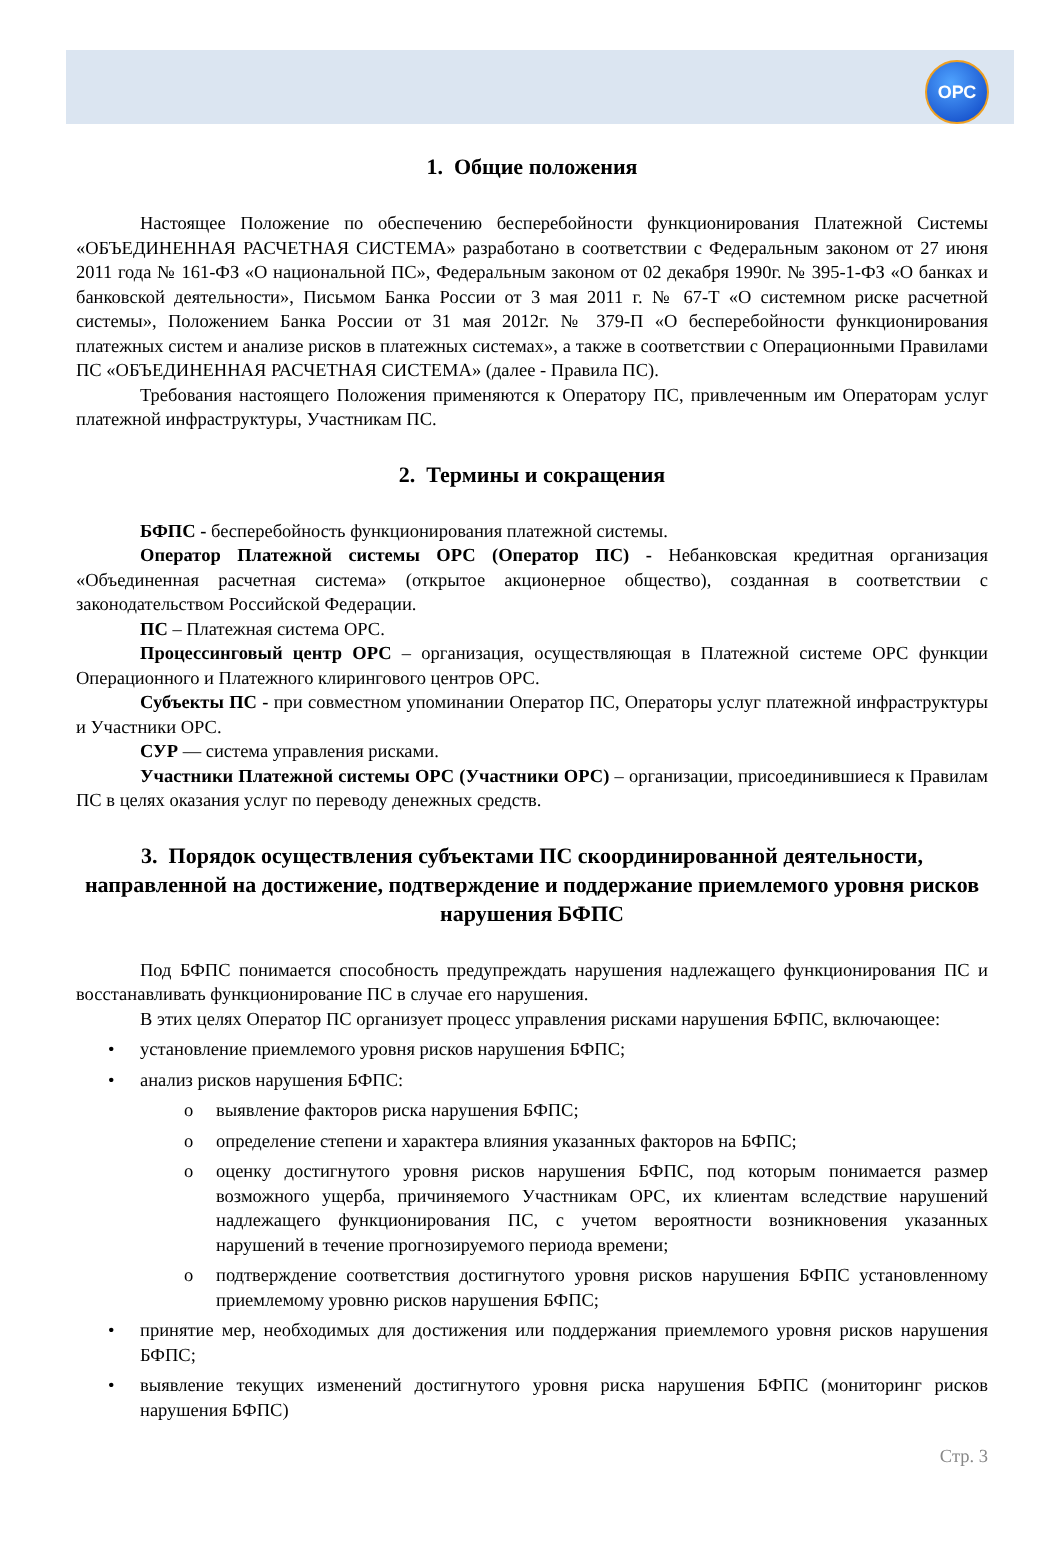ОРС
1. Общие положения
Настоящее Положение по обеспечению бесперебойности функционирования Платежной Системы «ОБЪЕДИНЕННАЯ РАСЧЕТНАЯ СИСТЕМА» разработано в соответствии с Федеральным законом от 27 июня 2011 года № 161-ФЗ «О национальной ПС», Федеральным законом от 02 декабря 1990г. № 395-1-ФЗ «О банках и банковской деятельности», Письмом Банка России от 3 мая 2011 г. № 67-Т «О системном риске расчетной системы», Положением Банка России от 31 мая 2012г. № 379-П «О бесперебойности функционирования платежных систем и анализе рисков в платежных системах», а также в соответствии с Операционными Правилами ПС «ОБЪЕДИНЕННАЯ РАСЧЕТНАЯ СИСТЕМА» (далее - Правила ПС).
Требования настоящего Положения применяются к Оператору ПС, привлеченным им Операторам услуг платежной инфраструктуры, Участникам ПС.
2. Термины и сокращения
БФПС - бесперебойность функционирования платежной системы.
Оператор Платежной системы ОРС (Оператор ПС) - Небанковская кредитная организация «Объединенная расчетная система» (открытое акционерное общество), созданная в соответствии с законодательством Российской Федерации.
ПС – Платежная система ОРС.
Процессинговый центр ОРС – организация, осуществляющая в Платежной системе ОРС функции Операционного и Платежного клирингового центров ОРС.
Субъекты ПС - при совместном упоминании Оператор ПС, Операторы услуг платежной инфраструктуры и Участники ОРС.
СУР — система управления рисками.
Участники Платежной системы ОРС (Участники ОРС) – организации, присоединившиеся к Правилам ПС в целях оказания услуг по переводу денежных средств.
3. Порядок осуществления субъектами ПС скоординированной деятельности, направленной на достижение, подтверждение и поддержание приемлемого уровня рисков нарушения БФПС
Под БФПС понимается способность предупреждать нарушения надлежащего функционирования ПС и восстанавливать функционирование ПС в случае его нарушения.
В этих целях Оператор ПС организует процесс управления рисками нарушения БФПС, включающее:
• установление приемлемого уровня рисков нарушения БФПС;
• анализ рисков нарушения БФПС:
o выявление факторов риска нарушения БФПС;
o определение степени и характера влияния указанных факторов на БФПС;
o оценку достигнутого уровня рисков нарушения БФПС, под которым понимается размер возможного ущерба, причиняемого Участникам ОРС, их клиентам вследствие нарушений надлежащего функционирования ПС, с учетом вероятности возникновения указанных нарушений в течение прогнозируемого периода времени;
o подтверждение соответствия достигнутого уровня рисков нарушения БФПС установленному приемлемому уровню рисков нарушения БФПС;
• принятие мер, необходимых для достижения или поддержания приемлемого уровня рисков нарушения БФПС;
• выявление текущих изменений достигнутого уровня риска нарушения БФПС (мониторинг рисков нарушения БФПС)
Стр. 3